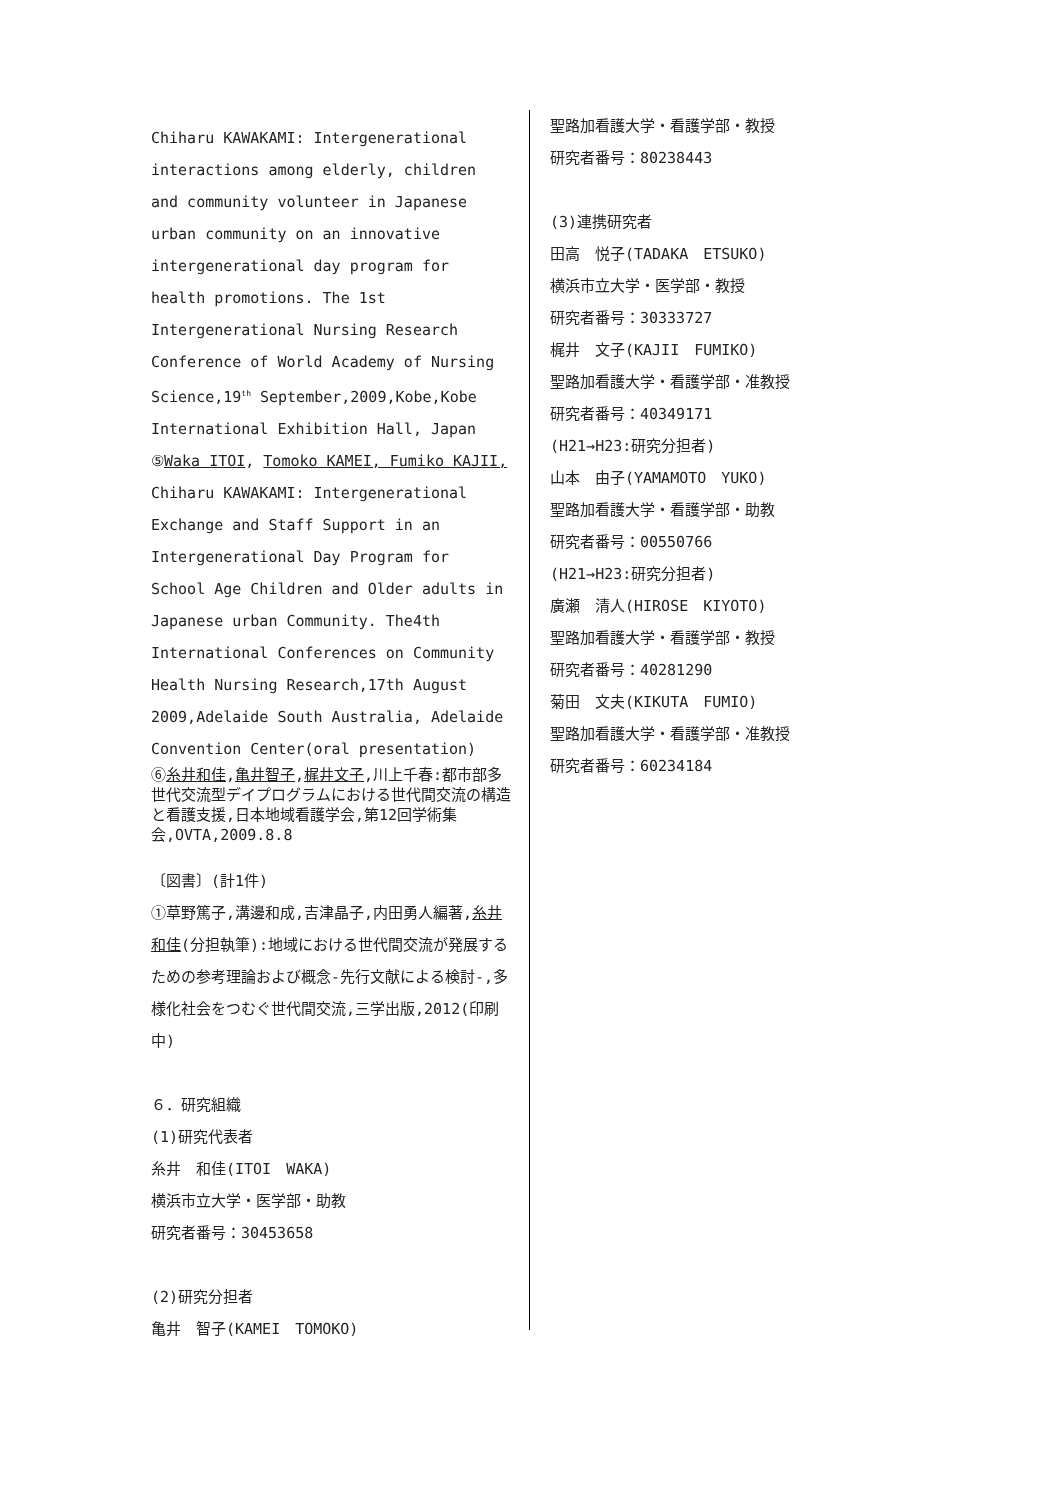Chiharu KAWAKAMI: Intergenerational interactions among elderly, children and community volunteer in Japanese urban community on an innovative intergenerational day program for health promotions. The 1st Intergenerational Nursing Research Conference of World Academy of Nursing Science,19<sup>th</sup> September,2009,Kobe,Kobe International Exhibition Hall, Japan
⑤Waka ITOI, Tomoko KAMEI, Fumiko KAJII, Chiharu KAWAKAMI: Intergenerational Exchange and Staff Support in an Intergenerational Day Program for School Age Children and Older adults in Japanese urban Community. The4th International Conferences on Community Health Nursing Research,17th August 2009,Adelaide South Australia, Adelaide Convention Center(oral presentation)
⑥糸井和佳,亀井智子,梶井文子,川上千春:都市部多世代交流型デイプログラムにおける世代間交流の構造と看護支援,日本地域看護学会,第12回学術集会,OVTA,2009.8.8
〔図書〕(計1件)
①草野篤子,溝邊和成,吉津晶子,内田勇人編著,糸井和佳(分担執筆):地域における世代間交流が発展するための参考理論および概念‐先行文献による検討‐,多様化社会をつむぐ世代間交流,三学出版,2012(印刷中)
６．研究組織
(1)研究代表者
糸井　和佳(ITOI　WAKA)
横浜市立大学・医学部・助教
研究者番号：30453658
(2)研究分担者
亀井　智子(KAMEI　TOMOKO)
聖路加看護大学・看護学部・教授
研究者番号：80238443
(3)連携研究者
田高　悦子(TADAKA　ETSUKO)
横浜市立大学・医学部・教授
研究者番号：30333727
梶井　文子(KAJII　FUMIKO)
聖路加看護大学・看護学部・准教授
研究者番号：40349171
(H21→H23:研究分担者)
山本　由子(YAMAMOTO　YUKO)
聖路加看護大学・看護学部・助教
研究者番号：00550766
(H21→H23:研究分担者)
廣瀬　清人(HIROSE　KIYOTO)
聖路加看護大学・看護学部・教授
研究者番号：40281290
菊田　文夫(KIKUTA　FUMIO)
聖路加看護大学・看護学部・准教授
研究者番号：60234184